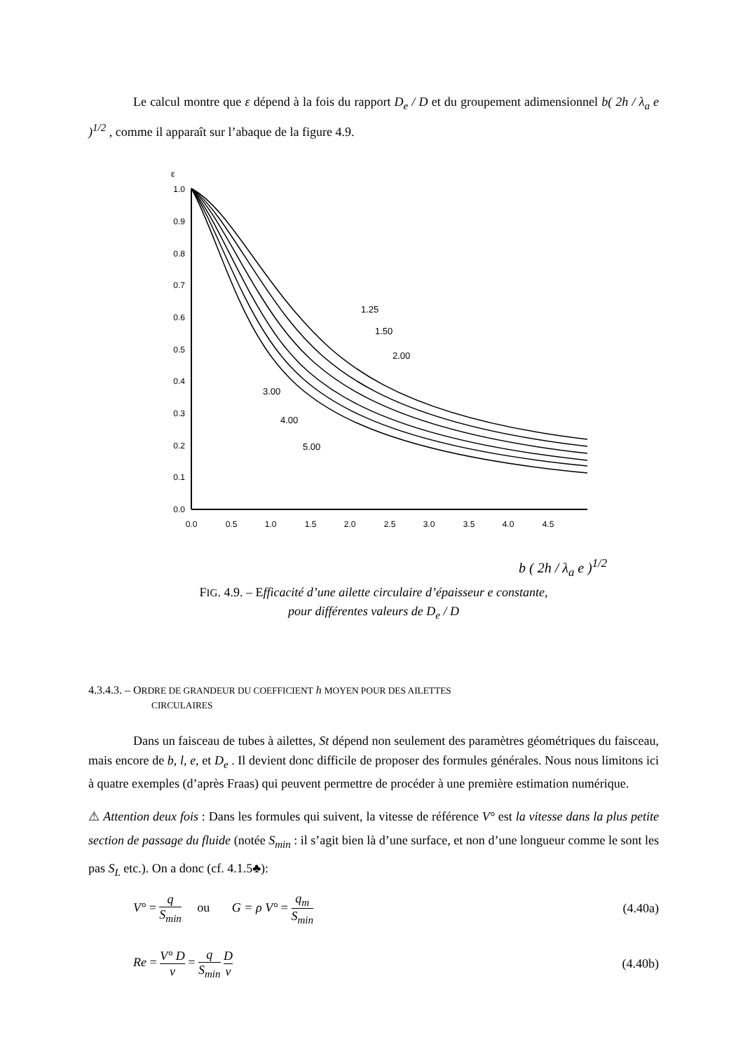Le calcul montre que ε dépend à la fois du rapport D<sub>e</sub> / D et du groupement adimensionnel b( 2h / λ<sub>a</sub> e )<sup>1/2</sup> , comme il apparaît sur l’abaque de la figure 4.9.
ε
1.0
0.9
0.8
0.7
0.6
0.5
0.4
0.3
0.2
0.1
0.0
0.0
0.5
1.0
1.5
2.0
2.5
3.0
3.5
4.0
4.5
1.25
1.50
2.00
3.00
4.00
5.00
b ( 2h / λ<sub>a</sub> e )<sup>1/2</sup>
FIG. 4.9. – Efficacité d’une ailette circulaire d’épaisseur e constante,
pour différentes valeurs de D<sub>e</sub> / D
4.3.4.3. – ORDRE DE GRANDEUR DU COEFFICIENT h MOYEN POUR DES AILETTES
CIRCULAIRES
Dans un faisceau de tubes à ailettes, St dépend non seulement des paramètres géométriques du faisceau, mais encore de b, l, e, et D<sub>e</sub> . Il devient donc difficile de proposer des formules générales. Nous nous limitons ici à quatre exemples (d’après Fraas) qui peuvent permettre de procéder à une première estimation numérique.
⚠ Attention deux fois : Dans les formules qui suivent, la vitesse de référence V° est la vitesse dans la plus petite section de passage du fluide (notée S<sub>min</sub> : il s’agit bien là d’une surface, et non d’une longueur comme le sont les pas S<sub>L</sub> etc.). On a donc (cf. 4.1.5♣):
V° = q S<sub>min</sub> ou G = ρ V° = q<sub>m</sub> S<sub>min</sub> (4.40a)
Re = V° D ν = q S<sub>min</sub> D ν (4.40b)